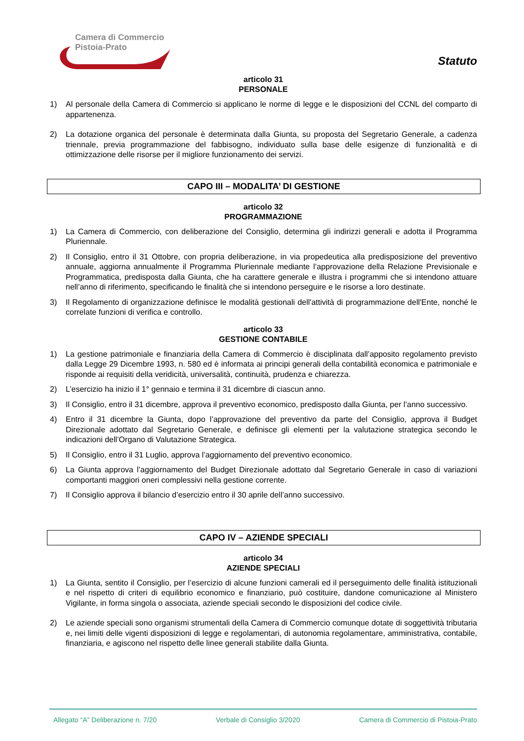Camera di Commercio
Pistoia-Prato
Statuto
articolo 31
PERSONALE
1) Al personale della Camera di Commercio si applicano le norme di legge e le disposizioni del CCNL del comparto di appartenenza.
2) La dotazione organica del personale è determinata dalla Giunta, su proposta del Segretario Generale, a cadenza triennale, previa programmazione del fabbisogno, individuato sulla base delle esigenze di funzionalità e di ottimizzazione delle risorse per il migliore funzionamento dei servizi.
CAPO III – MODALITA’ DI GESTIONE
articolo 32
PROGRAMMAZIONE
1) La Camera di Commercio, con deliberazione del Consiglio, determina gli indirizzi generali e adotta il Programma Pluriennale.
2) Il Consiglio, entro il 31 Ottobre, con propria deliberazione, in via propedeutica alla predisposizione del preventivo annuale, aggiorna annualmente il Programma Pluriennale mediante l’approvazione della Relazione Previsionale e Programmatica, predisposta dalla Giunta, che ha carattere generale e illustra i programmi che si intendono attuare nell’anno di riferimento, specificando le finalità che si intendono perseguire e le risorse a loro destinate.
3) Il Regolamento di organizzazione definisce le modalità gestionali dell'attività di programmazione dell'Ente, nonché le correlate funzioni di verifica e controllo.
articolo 33
GESTIONE CONTABILE
1) La gestione patrimoniale e finanziaria della Camera di Commercio è disciplinata dall’apposito regolamento previsto dalla Legge 29 Dicembre 1993, n. 580 ed è informata ai principi generali della contabilità economica e patrimoniale e risponde ai requisiti della veridicità, universalità, continuità, prudenza e chiarezza.
2) L’esercizio ha inizio il 1° gennaio e termina il 31 dicembre di ciascun anno.
3) Il Consiglio, entro il 31 dicembre, approva il preventivo economico, predisposto dalla Giunta, per l’anno successivo.
4) Entro il 31 dicembre la Giunta, dopo l’approvazione del preventivo da parte del Consiglio, approva il Budget Direzionale adottato dal Segretario Generale, e definisce gli elementi per la valutazione strategica secondo le indicazioni dell’Organo di Valutazione Strategica.
5) Il Consiglio, entro il 31 Luglio, approva l’aggiornamento del preventivo economico.
6) La Giunta approva l’aggiornamento del Budget Direzionale adottato dal Segretario Generale in caso di variazioni comportanti maggiori oneri complessivi nella gestione corrente.
7) Il Consiglio approva il bilancio d’esercizio entro il 30 aprile dell’anno successivo.
CAPO IV – AZIENDE SPECIALI
articolo 34
AZIENDE SPECIALI
1) La Giunta, sentito il Consiglio, per l’esercizio di alcune funzioni camerali ed il perseguimento delle finalità istituzionali e nel rispetto di criteri di equilibrio economico e finanziario, può costituire, dandone comunicazione al Ministero Vigilante, in forma singola o associata, aziende speciali secondo le disposizioni del codice civile.
2) Le aziende speciali sono organismi strumentali della Camera di Commercio comunque dotate di soggettività tributaria e, nei limiti delle vigenti disposizioni di legge e regolamentari, di autonomia regolamentare, amministrativa, contabile, finanziaria, e agiscono nel rispetto delle linee generali stabilite dalla Giunta.
Allegato “A” Deliberazione n. 7/20 Verbale di Consiglio 3/2020 Camera di Commercio di Pistoia-Prato